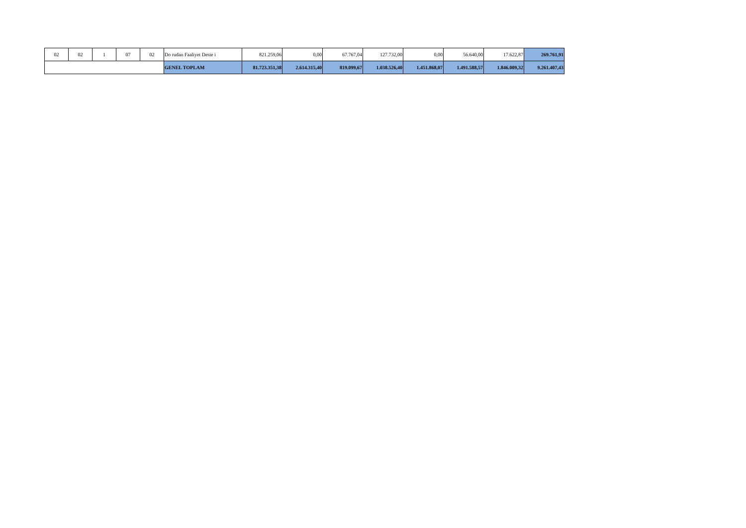| 02 | 02 | 1 | 07 | 02 | Do rudan Faaliyet Deste i | 821.259,06 | 0,00 | 67.767,04 | 127.732,00 | 0,00 | 56.640,00 | 17.622,87 | 269.761,91 |
| | | | | | GENEL TOPLAM | 81.723.351,38 | 2.614.315,40 | 819.099,67 | 1.038.526,40 | 1.451.868,07 | 1.491.588,57 | 1.846.009,32 | 9.261.407,43 |